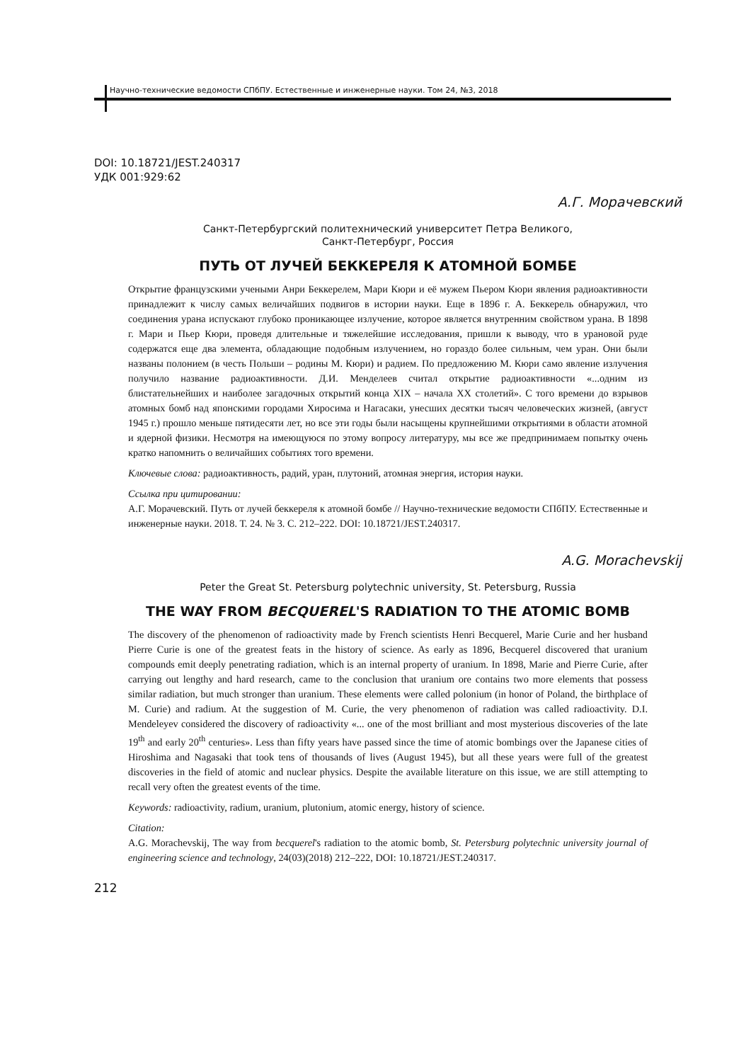Научно-технические ведомости СПбПУ. Естественные и инженерные науки. Том 24, №3, 2018
DOI: 10.18721/JEST.240317
УДК 001:929:62
А.Г. Морачевский
Санкт-Петербургский политехнический университет Петра Великого,
Санкт-Петербург, Россия
ПУТЬ ОТ ЛУЧЕЙ БЕККЕРЕЛЯ К АТОМНОЙ БОМБЕ
Открытие французскими учеными Анри Беккерелем, Мари Кюри и её мужем Пьером Кюри явления радиоактивности принадлежит к числу самых величайших подвигов в истории науки. Еще в 1896 г. А. Беккерель обнаружил, что соединения урана испускают глубоко проникающее излучение, которое является внутренним свойством урана. В 1898 г. Мари и Пьер Кюри, проведя длительные и тяжелейшие исследования, пришли к выводу, что в урановой руде содержатся еще два элемента, обладающие подобным излучением, но гораздо более сильным, чем уран. Они были названы полонием (в честь Польши – родины М. Кюри) и радием. По предложению М. Кюри само явление излучения получило название радиоактивности. Д.И. Менделеев считал открытие радиоактивности «...одним из блистательнейших и наиболее загадочных открытий конца XIX – начала XX столетий». С того времени до взрывов атомных бомб над японскими городами Хиросима и Нагасаки, унесших десятки тысяч человеческих жизней, (август 1945 г.) прошло меньше пятидесяти лет, но все эти годы были насыщены крупнейшими открытиями в области атомной и ядерной физики. Несмотря на имеющуюся по этому вопросу литературу, мы все же предпринимаем попытку очень кратко напомнить о величайших событиях того времени.
Ключевые слова: радиоактивность, радий, уран, плутоний, атомная энергия, история науки.
Ссылка при цитировании:
А.Г. Морачевский. Путь от лучей беккереля к атомной бомбе // Научно-технические ведомости СПбПУ. Естественные и инженерные науки. 2018. Т. 24. № 3. С. 212–222. DOI: 10.18721/JEST.240317.
A.G. Morachevskij
Peter the Great St. Petersburg polytechnic university, St. Petersburg, Russia
THE WAY FROM BECQUEREL'S RADIATION TO THE ATOMIC BOMB
The discovery of the phenomenon of radioactivity made by French scientists Henri Becquerel, Marie Curie and her husband Pierre Curie is one of the greatest feats in the history of science. As early as 1896, Becquerel discovered that uranium compounds emit deeply penetrating radiation, which is an internal property of uranium. In 1898, Marie and Pierre Curie, after carrying out lengthy and hard research, came to the conclusion that uranium ore contains two more elements that possess similar radiation, but much stronger than uranium. These elements were called polonium (in honor of Poland, the birthplace of M. Curie) and radium. At the suggestion of M. Curie, the very phenomenon of radiation was called radioactivity. D.I. Mendeleyev considered the discovery of radioactivity «... one of the most brilliant and most mysterious discoveries of the late 19<sup>th</sup> and early 20<sup>th</sup> centuries». Less than fifty years have passed since the time of atomic bombings over the Japanese cities of Hiroshima and Nagasaki that took tens of thousands of lives (August 1945), but all these years were full of the greatest discoveries in the field of atomic and nuclear physics. Despite the available literature on this issue, we are still attempting to recall very often the greatest events of the time.
Keywords: radioactivity, radium, uranium, plutonium, atomic energy, history of science.
Citation:
A.G. Morachevskij, The way from becquerel's radiation to the atomic bomb, St. Petersburg polytechnic university journal of engineering science and technology, 24(03)(2018) 212–222, DOI: 10.18721/JEST.240317.
212